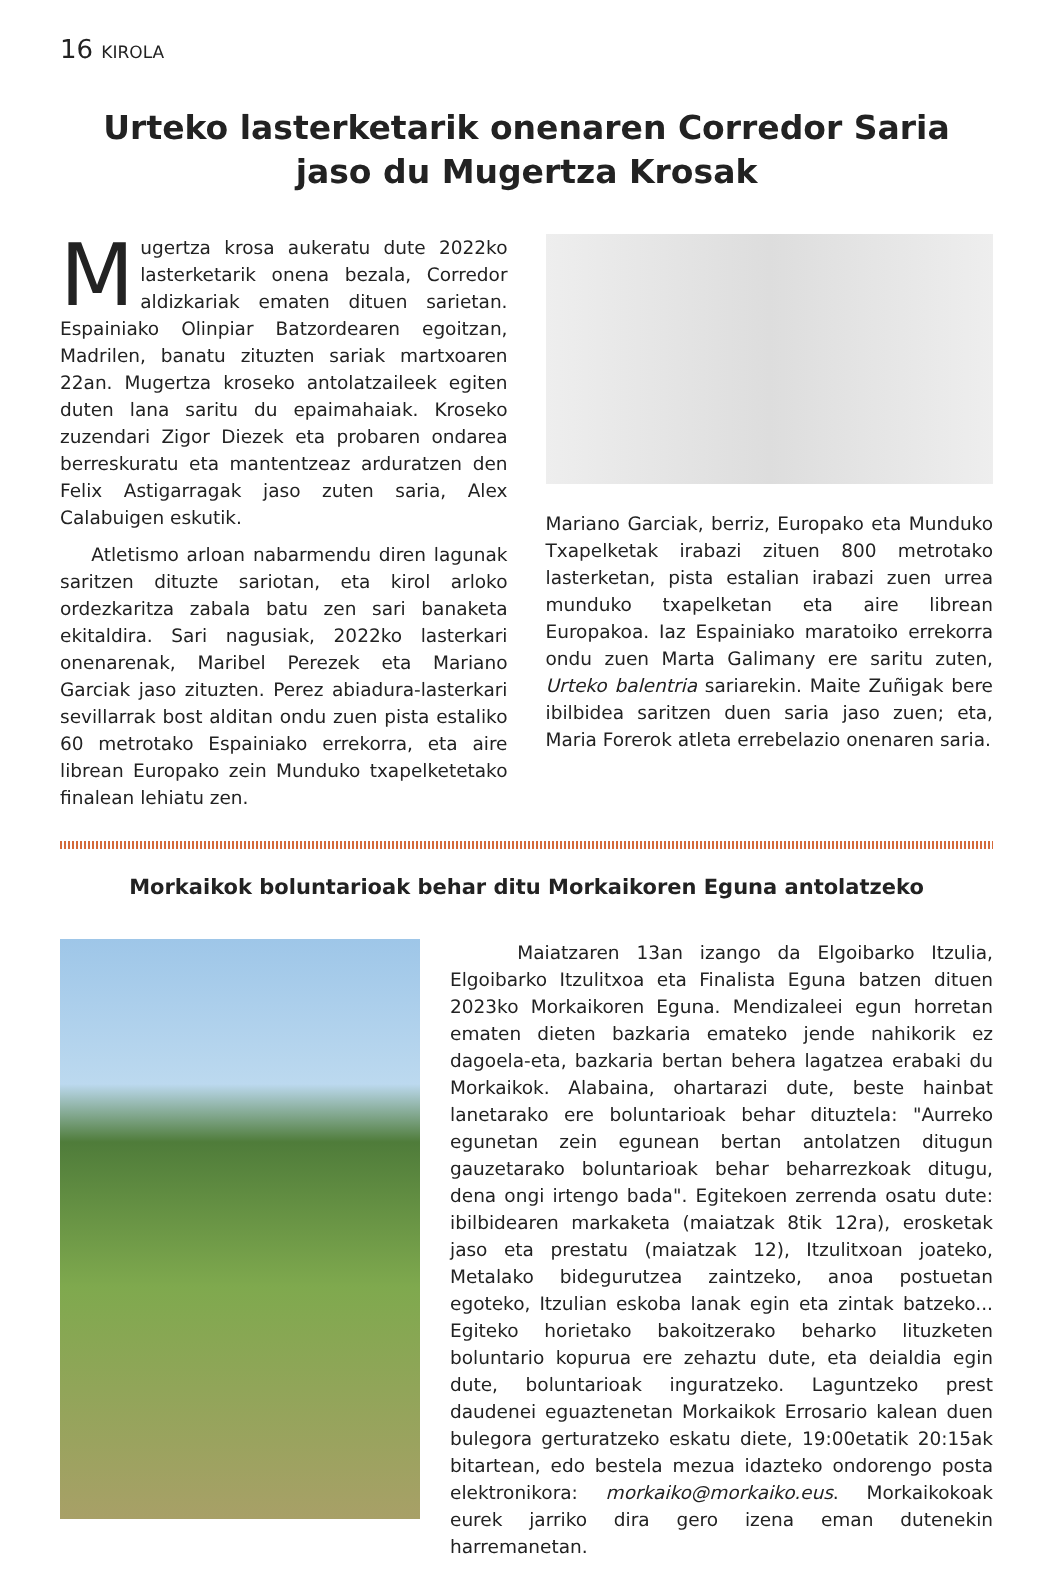16 KIROLA
Urteko lasterketarik onenaren Corredor Saria
jaso du Mugertza Krosak
Mugertza krosa aukeratu dute 2022ko lasterketarik onena bezala, Corredor aldizkariak ematen dituen sarietan. Espainiako Olinpiar Batzordearen egoitzan, Madrilen, banatu zituzten sariak martxoaren 22an. Mugertza kroseko antolatzaileek egiten duten lana saritu du epaimahaiak. Kroseko zuzendari Zigor Diezek eta probaren ondarea berreskuratu eta mantentzeaz arduratzen den Felix Astigarragak jaso zuten saria, Alex Calabuigen eskutik.
Atletismo arloan nabarmendu diren lagunak saritzen dituzte sariotan, eta kirol arloko ordezkaritza zabala batu zen sari banaketa ekitaldira. Sari nagusiak, 2022ko lasterkari onenarenak, Maribel Perezek eta Mariano Garciak jaso zituzten. Perez abiadura-lasterkari sevillarrak bost alditan ondu zuen pista estaliko 60 metrotako Espainiako errekorra, eta aire librean Europako zein Munduko txapelketetako finalean lehiatu zen.
Mariano Garciak, berriz, Europako eta Munduko Txapelketak irabazi zituen 800 metrotako lasterketan, pista estalian irabazi zuen urrea munduko txapelketan eta aire librean Europakoa. Iaz Espainiako maratoiko errekorra ondu zuen Marta Galimany ere saritu zuten, Urteko balentria sariarekin. Maite Zuñigak bere ibilbidea saritzen duen saria jaso zuen; eta, Maria Forerok atleta errebelazio onenaren saria.
Morkaikok boluntarioak behar ditu Morkaikoren Eguna antolatzeko
Maiatzaren 13an izango da Elgoibarko Itzulia, Elgoibarko Itzulitxoa eta Finalista Eguna batzen dituen 2023ko Morkaikoren Eguna. Mendizaleei egun horretan ematen dieten bazkaria emateko jende nahikorik ez dagoela-eta, bazkaria bertan behera lagatzea erabaki du Morkaikok. Alabaina, ohartarazi dute, beste hainbat lanetarako ere boluntarioak behar dituztela: "Aurreko egunetan zein egunean bertan antolatzen ditugun gauzetarako boluntarioak behar beharrezkoak ditugu, dena ongi irtengo bada". Egitekoen zerrenda osatu dute: ibilbidearen markaketa (maiatzak 8tik 12ra), erosketak jaso eta prestatu (maiatzak 12), Itzulitxoan joateko, Metalako bidegurutzea zaintzeko, anoa postuetan egoteko, Itzulian eskoba lanak egin eta zintak batzeko... Egiteko horietako bakoitzerako beharko lituzketen boluntario kopurua ere zehaztu dute, eta deialdia egin dute, boluntarioak inguratzeko. Laguntzeko prest daudenei eguaztenetan Morkaikok Errosario kalean duen bulegora gerturatzeko eskatu diete, 19:00etatik 20:15ak bitartean, edo bestela mezua idazteko ondorengo posta elektronikora: morkaiko@morkaiko.eus. Morkaikokoak eurek jarriko dira gero izena eman dutenekin harremanetan.